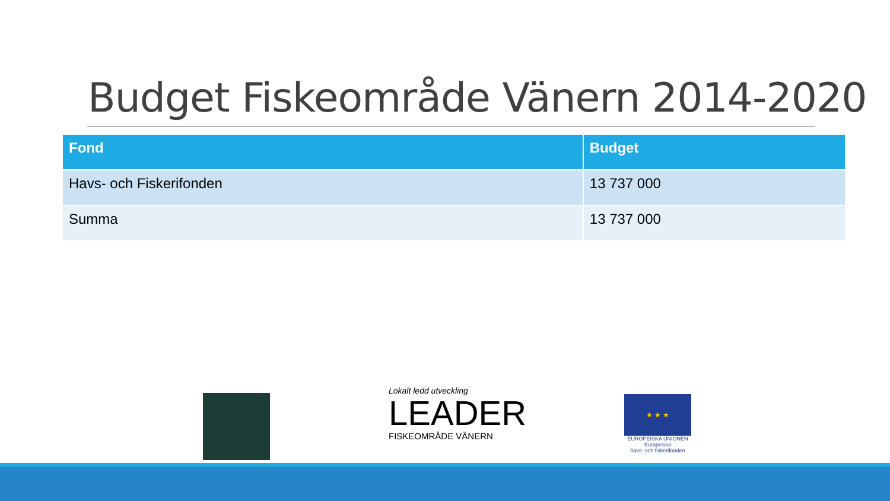Budget Fiskeområde Vänern 2014-2020
| Fond | Budget |
| --- | --- |
| Havs- och Fiskerifonden | 13 737 000 |
| Summa | 13 737 000 |
Lokalt ledd utveckling
LEADER
FISKEOMRÅDE VÄNERN
★ ★ ★
EUROPEISKA UNIONEN
Europeiska
havs- och fiskerifonden